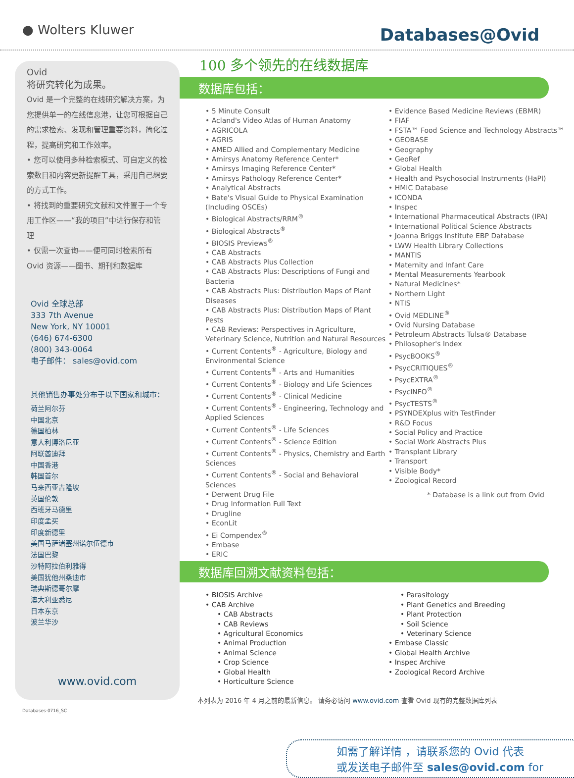● Wolters Kluwer
Databases@Ovid
Ovid
将研究转化为成果。
Ovid 是一个完整的在线研究解决方案，为您提供单一的在线信息港，让您可根据自己的需求检索、发现和管理重要资料，简化过程，提高研究和工作效率。
• 您可以使用多种检索模式、可自定义的检索数目和内容更新提醒工具，采用自己想要的方式工作。
• 将找到的重要研究文献和文件置于一个专用工作区——“我的项目”中进行保存和管理
• 仅需一次查询——便可同时检索所有 Ovid 资源——图书、期刊和数据库
Ovid 全球总部
333 7th Avenue
New York, NY 10001
(646) 674-6300
(800) 343-0064
电子邮件： sales@ovid.com
其他销售办事处分布于以下国家和城市：
荷兰阿尔芬
中国北京
德国柏林
意大利博洛尼亚
阿联酋迪拜
中国香港
韩国首尔
马来西亚吉隆坡
英国伦敦
西班牙马德里
印度孟买
印度新德里
美国马萨诸塞州诺尔伍德市
法国巴黎
沙特阿拉伯利雅得
美国犹他州桑迪市
瑞典斯德哥尔摩
澳大利亚悉尼
日本东京
波兰华沙
www.ovid.com
Databases-0716_SC
100 多个领先的在线数据库
数据库包括：
• 5 Minute Consult
• Acland's Video Atlas of Human Anatomy
• AGRICOLA
• AGRIS
• AMED Allied and Complementary Medicine
• Amirsys Anatomy Reference Center*
• Amirsys Imaging Reference Center*
• Amirsys Pathology Reference Center*
• Analytical Abstracts
• Bate's Visual Guide to Physical Examination (Including OSCEs)
• Biological Abstracts/RRM<sup>®</sup>
• Biological Abstracts<sup>®</sup>
• BIOSIS Previews<sup>®</sup>
• CAB Abstracts
• CAB Abstracts Plus Collection
• CAB Abstracts Plus: Descriptions of Fungi and Bacteria
• CAB Abstracts Plus: Distribution Maps of Plant Diseases
• CAB Abstracts Plus: Distribution Maps of Plant Pests
• CAB Reviews: Perspectives in Agriculture, Veterinary Science, Nutrition and Natural Resources
• Current Contents<sup>®</sup> - Agriculture, Biology and Environmental Science
• Current Contents<sup>®</sup> - Arts and Humanities
• Current Contents<sup>®</sup> - Biology and Life Sciences
• Current Contents<sup>®</sup> - Clinical Medicine
• Current Contents<sup>®</sup> - Engineering, Technology and Applied Sciences
• Current Contents<sup>®</sup> - Life Sciences
• Current Contents<sup>®</sup> - Science Edition
• Current Contents<sup>®</sup> - Physics, Chemistry and Earth Sciences
• Current Contents<sup>®</sup> - Social and Behavioral Sciences
• Derwent Drug File
• Drug Information Full Text
• Drugline
• EconLit
• Ei Compendex<sup>®</sup>
• Embase
• ERIC
• Evidence Based Medicine Reviews (EBMR)
• FIAF
• FSTA™ Food Science and Technology Abstracts™
• GEOBASE
• Geography
• GeoRef
• Global Health
• Health and Psychosocial Instruments (HaPI)
• HMIC Database
• ICONDA
• Inspec
• International Pharmaceutical Abstracts (IPA)
• International Political Science Abstracts
• Joanna Briggs Institute EBP Database
• LWW Health Library Collections
• MANTIS
• Maternity and Infant Care
• Mental Measurements Yearbook
• Natural Medicines*
• Northern Light
• NTIS
• Ovid MEDLINE<sup>®</sup>
• Ovid Nursing Database
• Petroleum Abstracts Tulsa® Database
• Philosopher's Index
• PsycBOOKS<sup>®</sup>
• PsycCRITIQUES<sup>®</sup>
• PsycEXTRA<sup>®</sup>
• PsycINFO<sup>®</sup>
• PsycTESTS<sup>®</sup>
• PSYNDEXplus with TestFinder
• R&D Focus
• Social Policy and Practice
• Social Work Abstracts Plus
• Transplant Library
• Transport
• Visible Body*
• Zoological Record
* Database is a link out from Ovid
数据库回溯文献资料包括：
• BIOSIS Archive
• CAB Archive
• CAB Abstracts
• CAB Reviews
• Agricultural Economics
• Animal Production
• Animal Science
• Crop Science
• Global Health
• Horticulture Science
• Parasitology
• Plant Genetics and Breeding
• Plant Protection
• Soil Science
• Veterinary Science
• Embase Classic
• Global Health Archive
• Inspec Archive
• Zoological Record Archive
本列表为 2016 年 4 月之前的最新信息。 请务必访问 www.ovid.com 查看 Ovid 现有的完整数据库列表
如需了解详情 ，请联系您的 Ovid 代表
或发送电子邮件至 sales@ovid.com for